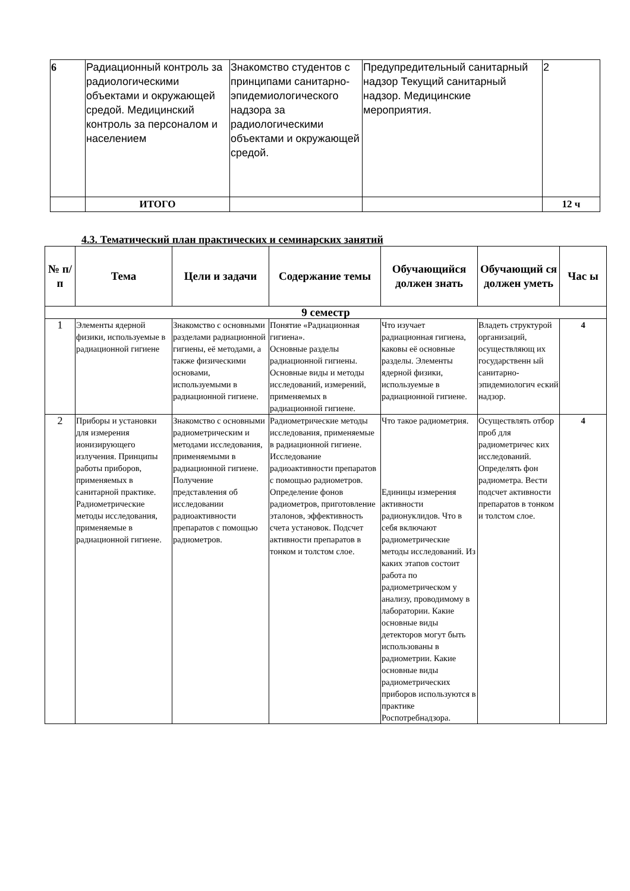| 6 | Радиационный контроль за радиологическими объектами и окружающей средой. Медицинский контроль за персоналом и населением | Знакомство студентов с принципами санитарно-эпидемиологического надзора за радиологическими объектами и окружающей средой. | Предупредительный санитарный надзор Текущий санитарный надзор. Медицинские мероприятия. | 2 |
| | ИТОГО | | | 12 ч |
4.3. Тематический план практических и семинарских занятий
| № п/п | Тема | Цели и задачи | Содержание темы | Обучающийся должен знать | Обучающий ся должен уметь | Час ы |
| --- | --- | --- | --- | --- | --- | --- |
| 9 семестр | | | | | | |
| 1 | Элементы ядерной физики, используемые в радиационной гигиене | Знакомство с основными разделами радиационной гигиены, её методами, а также физическими основами, используемыми в радиационной гигиене. | Понятие «Радиационная гигиена». Основные разделы радиационной гигиены. Основные виды и методы исследований, измерений, применяемых в радиационной гигиене. | Что изучает радиационная гигиена, каковы её основные разделы. Элементы ядерной физики, используемые в радиационной гигиене. | Владеть структурой организаций, осуществляющ их государственн ый санитарно-эпидемиологич еский надзор. | 4 |
| 2 | Приборы и установки для измерения ионизирующего излучения. Принципы работы приборов, применяемых в санитарной практике. Радиометрические методы исследования, применяемые в радиационной гигиене. | Знакомство с основными радиометрическим и методами исследования, применяемыми в радиационной гигиене. Получение представления об исследовании радиоактивности препаратов с помощью радиометров. | Радиометрические методы исследования, применяемые в радиационной гигиене. Исследование радиоактивности препаратов с помощью радиометров. Определение фонов радиометров, приготовление эталонов, эффективность счета установок. Подсчет активности препаратов в тонком и толстом слое. | Что такое радиометрия. Единицы измерения активности радионуклидов. Что в себя включают радиометрические методы исследований. Из каких этапов состоит работа по радиометрическом у анализу, проводимому в лаборатории. Какие основные виды детекторов могут быть использованы в радиометрии. Какие основные виды радиометрических приборов используются в практике Роспотребнадзора. | Осуществлять отбор проб для радиометричес ких исследований. Определять фон радиометра. Вести подсчет активности препаратов в тонком и толстом слое. | 4 |